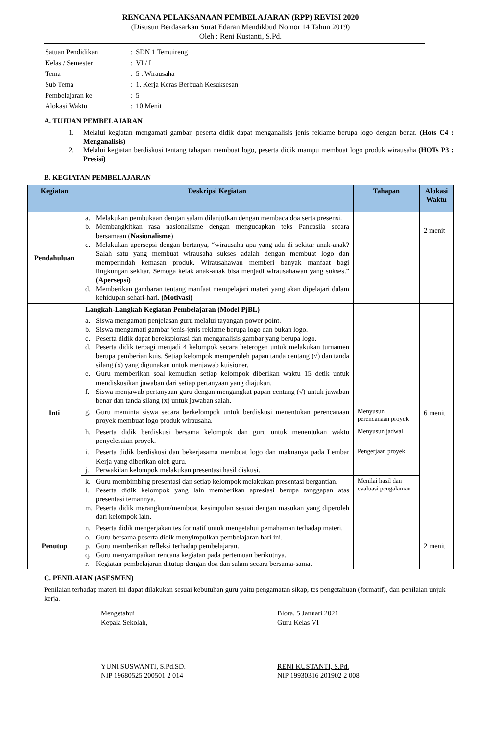RENCANA PELAKSANAAN PEMBELAJARAN (RPP) REVISI 2020
(Disusun Berdasarkan Surat Edaran Mendikbud Nomor 14 Tahun 2019)
Oleh : Reni Kustanti, S.Pd.
| Satuan Pendidikan | : SDN 1 Temuireng |
| Kelas / Semester | : VI / I |
| Tema | : 5 . Wirausaha |
| Sub Tema | : 1. Kerja Keras Berbuah Kesuksesan |
| Pembelajaran ke | : 5 |
| Alokasi Waktu | : 10 Menit |
A. TUJUAN PEMBELAJARAN
1. Melalui kegiatan mengamati gambar, peserta didik dapat menganalisis jenis reklame berupa logo dengan benar. (Hots C4 : Menganalisis)
2. Melalui kegiatan berdiskusi tentang tahapan membuat logo, peserta didik mampu membuat logo produk wirausaha (HOTs P3 : Presisi)
B. KEGIATAN PEMBELAJARAN
| Kegiatan | Deskripsi Kegiatan | Tahapan | Alokasi Waktu |
| --- | --- | --- | --- |
| Pendahuluan | a. Melakukan pembukaan dengan salam dilanjutkan dengan membaca doa serta presensi. b. Membangkitkan rasa nasionalisme dengan mengucapkan teks Pancasila secara bersamaan ( Nasionalisme ) c. Melakukan apersepsi dengan bertanya, “wirausaha apa yang ada di sekitar anak-anak? Salah satu yang membuat wirausaha sukses adalah dengan membuat logo dan memperindah kemasan produk. Wirausahawan memberi banyak manfaat bagi lingkungan sekitar. Semoga kelak anak-anak bisa menjadi wirausahawan yang sukses.” (Apersepsi) d. Memberikan gambaran tentang manfaat mempelajari materi yang akan dipelajari dalam kehidupan sehari-hari. (Motivasi) | | 2 menit |
| Inti | Langkah-Langkah Kegiatan Pembelajaran (Model PjBL) | | 6 menit |
| | a. Siswa mengamati penjelasan guru melalui tayangan power point. b. Siswa mengamati gambar jenis-jenis reklame berupa logo dan bukan logo. c. Peserta didik dapat bereksplorasi dan menganalisis gambar yang berupa logo. d. Peserta didik terbagi menjadi 4 kelompok secara heterogen untuk melakukan turnamen berupa pemberian kuis. Setiap kelompok memperoleh papan tanda centang (√) dan tanda silang (x) yang digunakan untuk menjawab kuisioner. e. Guru memberikan soal kemudian setiap kelompok diberikan waktu 15 detik untuk mendiskusikan jawaban dari setiap pertanyaan yang diajukan. f. Siswa menjawab pertanyaan guru dengan mengangkat papan centang (√) untuk jawaban benar dan tanda silang (x) untuk jawaban salah. | | |
| | g. Guru meminta siswa secara berkelompok untuk berdiskusi menentukan perencanaan proyek membuat logo produk wirausaha. | Menyusun perencanaan proyek | |
| | h. Peserta didik berdiskusi bersama kelompok dan guru untuk menentukan waktu penyelesaian proyek. | Menyusun jadwal | |
| | i. Peserta didik berdiskusi dan bekerjasama membuat logo dan maknanya pada Lembar Kerja yang diberikan oleh guru. j. Perwakilan kelompok melakukan presentasi hasil diskusi. | Pengerjaan proyek | |
| | k. Guru membimbing presentasi dan setiap kelompok melakukan presentasi bergantian. l. Peserta didik kelompok yang lain memberikan apresiasi berupa tanggapan atas presentasi temannya. m. Peserta didik merangkum/membuat kesimpulan sesuai dengan masukan yang diperoleh dari kelompok lain. | Menilai hasil dan evaluasi pengalaman | |
| Penutup | n. Peserta didik mengerjakan tes formatif untuk mengetahui pemahaman terhadap materi. o. Guru bersama peserta didik menyimpulkan pembelajaran hari ini. p. Guru memberikan refleksi terhadap pembelajaran. q. Guru menyampaikan rencana kegiatan pada pertemuan berikutnya. r. Kegiatan pembelajaran ditutup dengan doa dan salam secara bersama-sama. | | 2 menit |
C. PENILAIAN (ASESMEN)
Penilaian terhadap materi ini dapat dilakukan sesuai kebutuhan guru yaitu pengamatan sikap, tes pengetahuan (formatif), dan penilaian unjuk kerja.
Mengetahui
Kepala Sekolah,
YUNI SUSWANTI, S.Pd.SD.
NIP 19680525 200501 2 014
Blora, 5 Januari 2021
Guru Kelas VI
RENI KUSTANTI, S.Pd.
NIP 19930316 201902 2 008